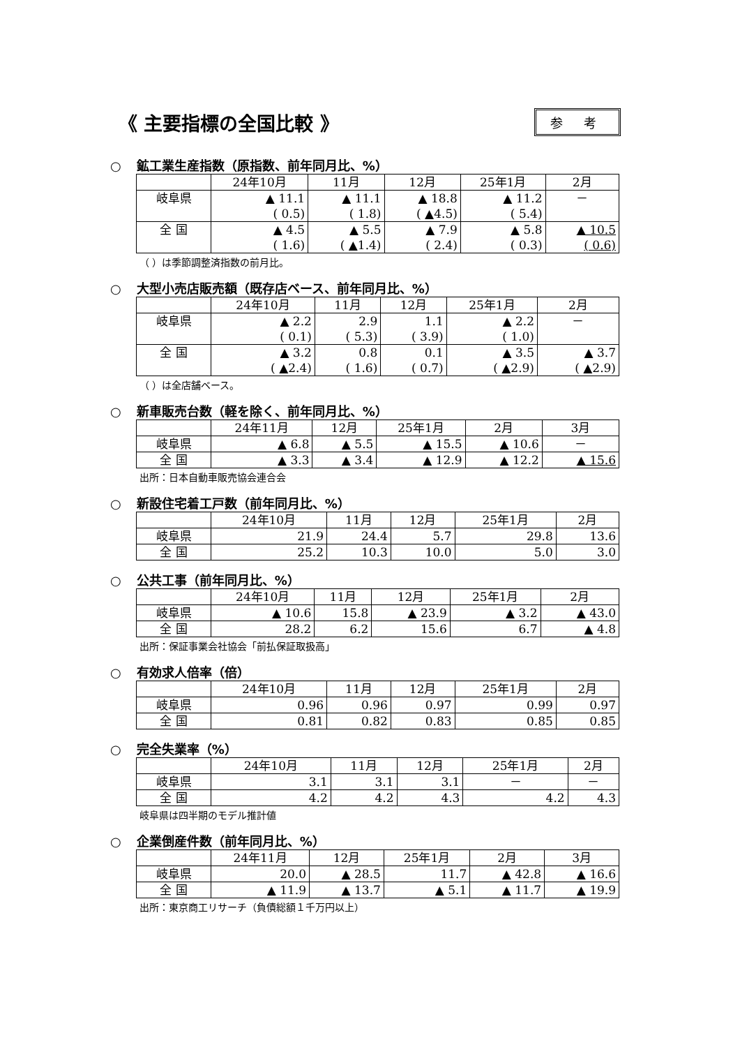《 主要指標の全国比較 》
参 考
○ 鉱工業生産指数（原指数、前年同月比、%）
| | 24年10月 | 11月 | 12月 | 25年1月 | 2月 |
| --- | --- | --- | --- | --- | --- |
| 岐阜県 | ▲ 11.1 ( 0.5) | ▲ 11.1 ( 1.8) | ▲ 18.8 ( ▲4.5) | ▲ 11.2 ( 5.4) | － |
| 全 国 | ▲ 4.5 ( 1.6) | ▲ 5.5 ( ▲1.4) | ▲ 7.9 ( 2.4) | ▲ 5.8 ( 0.3) | ▲ 10.5 ( 0.6) |
（ ）は季節調整済指数の前月比。
○ 大型小売店販売額（既存店ベース、前年同月比、%）
| | 24年10月 | 11月 | 12月 | 25年1月 | 2月 |
| --- | --- | --- | --- | --- | --- |
| 岐阜県 | ▲ 2.2 ( 0.1) | 2.9 ( 5.3) | 1.1 ( 3.9) | ▲ 2.2 ( 1.0) | － |
| 全 国 | ▲ 3.2 ( ▲2.4) | 0.8 ( 1.6) | 0.1 ( 0.7) | ▲ 3.5 ( ▲2.9) | ▲ 3.7 ( ▲2.9) |
（ ）は全店舗ベース。
○ 新車販売台数（軽を除く、前年同月比、%）
| | 24年11月 | 12月 | 25年1月 | 2月 | 3月 |
| --- | --- | --- | --- | --- | --- |
| 岐阜県 | ▲ 6.8 | ▲ 5.5 | ▲ 15.5 | ▲ 10.6 | － |
| 全 国 | ▲ 3.3 | ▲ 3.4 | ▲ 12.9 | ▲ 12.2 | ▲ 15.6 |
出所：日本自動車販売協会連合会
○ 新設住宅着工戸数（前年同月比、%）
| | 24年10月 | 11月 | 12月 | 25年1月 | 2月 |
| --- | --- | --- | --- | --- | --- |
| 岐阜県 | 21.9 | 24.4 | 5.7 | 29.8 | 13.6 |
| 全 国 | 25.2 | 10.3 | 10.0 | 5.0 | 3.0 |
○ 公共工事（前年同月比、%）
| | 24年10月 | 11月 | 12月 | 25年1月 | 2月 |
| --- | --- | --- | --- | --- | --- |
| 岐阜県 | ▲ 10.6 | 15.8 | ▲ 23.9 | ▲ 3.2 | ▲ 43.0 |
| 全 国 | 28.2 | 6.2 | 15.6 | 6.7 | ▲ 4.8 |
出所：保証事業会社協会「前払保証取扱高」
○ 有効求人倍率（倍）
| | 24年10月 | 11月 | 12月 | 25年1月 | 2月 |
| --- | --- | --- | --- | --- | --- |
| 岐阜県 | 0.96 | 0.96 | 0.97 | 0.99 | 0.97 |
| 全 国 | 0.81 | 0.82 | 0.83 | 0.85 | 0.85 |
○ 完全失業率（%）
| | 24年10月 | 11月 | 12月 | 25年1月 | 2月 |
| --- | --- | --- | --- | --- | --- |
| 岐阜県 | 3.1 | 3.1 | 3.1 | － | － |
| 全 国 | 4.2 | 4.2 | 4.3 | 4.2 | 4.3 |
岐阜県は四半期のモデル推計値
○ 企業倒産件数（前年同月比、%）
| | 24年11月 | 12月 | 25年1月 | 2月 | 3月 |
| --- | --- | --- | --- | --- | --- |
| 岐阜県 | 20.0 | ▲ 28.5 | 11.7 | ▲ 42.8 | ▲ 16.6 |
| 全 国 | ▲ 11.9 | ▲ 13.7 | ▲ 5.1 | ▲ 11.7 | ▲ 19.9 |
出所：東京商工リサーチ（負債総額１千万円以上）